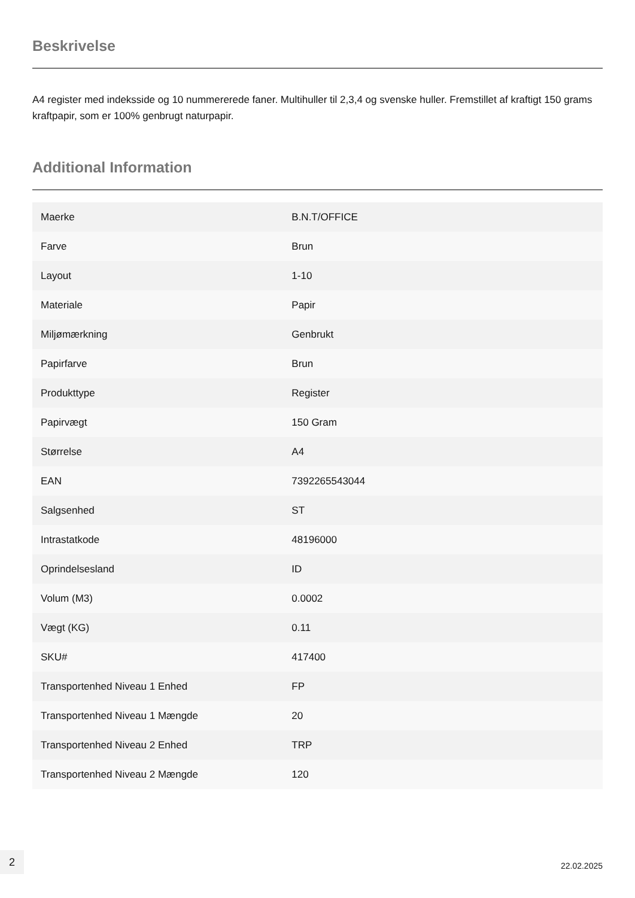Beskrivelse
A4 register med indeksside og 10 nummererede faner. Multihuller til 2,3,4 og svenske huller. Fremstillet af kraftigt 150 grams kraftpapir, som er 100% genbrugt naturpapir.
Additional Information
| Maerke | B.N.T/OFFICE |
| Farve | Brun |
| Layout | 1-10 |
| Materiale | Papir |
| Miljømærkning | Genbrukt |
| Papirfarve | Brun |
| Produkttype | Register |
| Papirvægt | 150 Gram |
| Størrelse | A4 |
| EAN | 7392265543044 |
| Salgsenhed | ST |
| Intrastatkode | 48196000 |
| Oprindelsesland | ID |
| Volum (M3) | 0.0002 |
| Vægt (KG) | 0.11 |
| SKU# | 417400 |
| Transportenhed Niveau 1 Enhed | FP |
| Transportenhed Niveau 1 Mængde | 20 |
| Transportenhed Niveau 2 Enhed | TRP |
| Transportenhed Niveau 2 Mængde | 120 |
2
22.02.2025